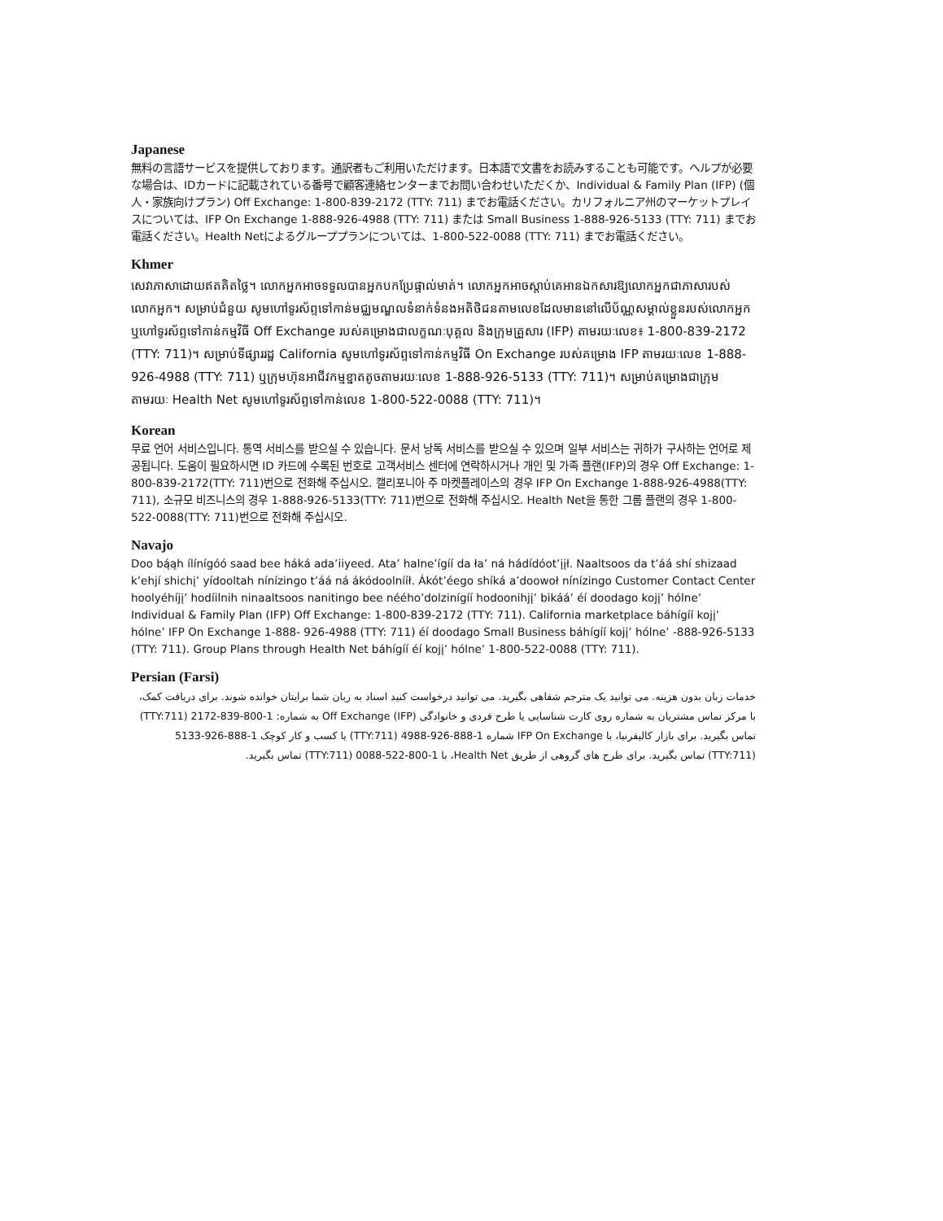Japanese
無料の言語サービスを提供しております。通訳者もご利用いただけます。日本語で文書をお読みすることも可能です。ヘルプが必要な場合は、IDカードに記載されている番号で顧客連絡センターまでお問い合わせいただくか、Individual & Family Plan (IFP) (個人・家族向けプラン) Off Exchange: 1-800-839-2172 (TTY: 711) までお電話ください。カリフォルニア州のマーケットプレイスについては、IFP On Exchange 1-888-926-4988 (TTY: 711) または Small Business 1-888-926-5133 (TTY: 711) までお電話ください。Health Netによるグループプランについては、1-800-522-0088 (TTY: 711) までお電話ください。
Khmer
សេវាភាសាដោយឥតគិតថ្លៃ។ លោកអ្នកអាចទទួលបានអ្នកបកប្រែផ្ទាល់មាត់។ លោកអ្នកអាចស្តាប់គេអានឯកសារឱ្យលោកអ្នកជាភាសារបស់លោកអ្នក។ សម្រាប់ជំនួយ សូមហៅទូរស័ព្ទទៅកាន់មជ្ឈមណ្ឌលទំនាក់ទំនងអតិថិជនតាមលេខដែលមាននៅលើប័ណ្ណសម្គាល់ខ្លួនរបស់លោកអ្នក ឬហៅទូរស័ព្ទទៅកាន់កម្មវិធី Off Exchange របស់គម្រោងជាលក្ខណៈបុគ្គល និងក្រុមគ្រួសារ (IFP) តាមរយៈលេខ៖ 1-800-839-2172 (TTY: 711)។ សម្រាប់ទីផ្សាររដ្ឋ California សូមហៅទូរស័ព្ទទៅកាន់កម្មវិធី On Exchange របស់គម្រោង IFP តាមរយៈលេខ 1-888-926-4988 (TTY: 711) ឬក្រុមហ៊ុនអាជីវកម្មខ្នាតតូចតាមរយៈលេខ 1-888-926-5133 (TTY: 711)។ សម្រាប់គម្រោងជាក្រុមតាមរយៈ Health Net សូមហៅទូរស័ព្ទទៅកាន់លេខ 1-800-522-0088 (TTY: 711)។
Korean
무료 언어 서비스입니다. 통역 서비스를 받으실 수 있습니다. 문서 낭독 서비스를 받으실 수 있으며 일부 서비스는 귀하가 구사하는 언어로 제공됩니다. 도움이 필요하시면 ID 카드에 수록된 번호로 고객서비스 센터에 연락하시거나 개인 및 가족 플랜(IFP)의 경우 Off Exchange: 1-800-839-2172(TTY: 711)번으로 전화해 주십시오. 캘리포니아 주 마켓플레이스의 경우 IFP On Exchange 1-888-926-4988(TTY: 711), 소규모 비즈니스의 경우 1-888-926-5133(TTY: 711)번으로 전화해 주십시오. Health Net을 통한 그룹 플랜의 경우 1-800-522-0088(TTY: 711)번으로 전화해 주십시오.
Navajo
Doo bą́ąh ílínígóó saad bee háká ada’iiyeed. Ata’ halne’ígíí da ła’ ná hádídóot’įįł. Naaltsoos da t’áá shí shizaad k’ehjí shichį’ yídooltah nínízingo t’áá ná ákódoolnííł. Ákót’éego shíká a’doowoł nínízingo Customer Contact Center hoolyéhíjį’ hodíilnih ninaaltsoos nanitingo bee néého’dolzinígíí hodoonihjį’ bikáá’ éí doodago kojį’ hólne’ Individual & Family Plan (IFP) Off Exchange: 1-800-839-2172 (TTY: 711). California marketplace báhígíí kojį’ hólne’ IFP On Exchange 1-888- 926-4988 (TTY: 711) éí doodago Small Business báhígíí kojį’ hólne’ -888-926-5133 (TTY: 711). Group Plans through Health Net báhígíí éí kojį’ hólne’ 1-800-522-0088 (TTY: 711).
Persian (Farsi)
خدمات زبان بدون هزینه. می توانید یک مترجم شفاهی بگیرید. می توانید درخواست کنید اسناد به زبان شما برایتان خوانده شوند. برای دریافت کمک، با مرکز تماس مشتریان به شماره روی کارت شناسایی یا طرح فردی و خانوادگی (IFP) Off Exchange به شماره: 1-800-839-2172 (TTY:711) تماس بگیرید. برای بازار کالیفرنیا، با IFP On Exchange شماره 1-888-926-4988 (TTY:711) یا کسب و کار کوچک 1-888-926-5133 (TTY:711) تماس بگیرید. برای طرح های گروهی از طریق Health Net، با 1-800-522-0088 (TTY:711) تماس بگیرید.